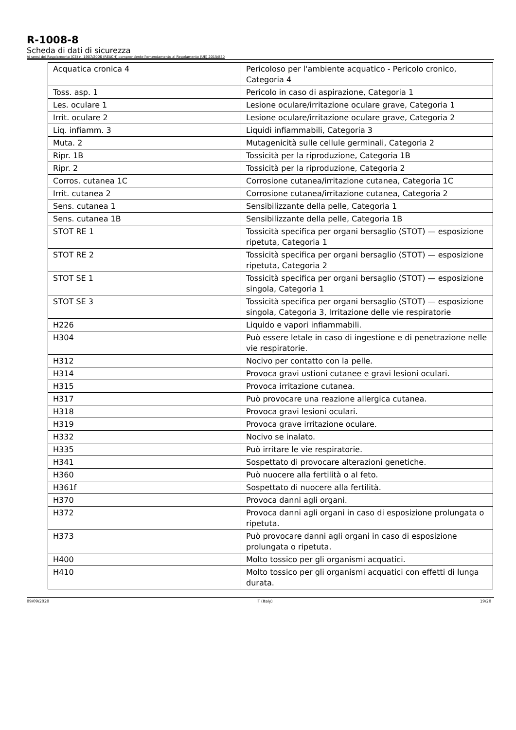R-1008-8
Scheda di dati di sicurezza
Ai sensi del Regolamento (CE) n. 1907/2006 (REACH) comprendente l'emendamento al Regolamento (UE) 2015/830
| Acquatica cronica 4 | Pericoloso per l'ambiente acquatico - Pericolo cronico, Categoria 4 |
| Toss. asp. 1 | Pericolo in caso di aspirazione, Categoria 1 |
| Les. oculare 1 | Lesione oculare/irritazione oculare grave, Categoria 1 |
| Irrit. oculare 2 | Lesione oculare/irritazione oculare grave, Categoria 2 |
| Liq. infiamm. 3 | Liquidi infiammabili, Categoria 3 |
| Muta. 2 | Mutagenicità sulle cellule germinali, Categoria 2 |
| Ripr. 1B | Tossicità per la riproduzione, Categoria 1B |
| Ripr. 2 | Tossicità per la riproduzione, Categoria 2 |
| Corros. cutanea 1C | Corrosione cutanea/irritazione cutanea, Categoria 1C |
| Irrit. cutanea 2 | Corrosione cutanea/irritazione cutanea, Categoria 2 |
| Sens. cutanea 1 | Sensibilizzante della pelle, Categoria 1 |
| Sens. cutanea 1B | Sensibilizzante della pelle, Categoria 1B |
| STOT RE 1 | Tossicità specifica per organi bersaglio (STOT) — esposizione ripetuta, Categoria 1 |
| STOT RE 2 | Tossicità specifica per organi bersaglio (STOT) — esposizione ripetuta, Categoria 2 |
| STOT SE 1 | Tossicità specifica per organi bersaglio (STOT) — esposizione singola, Categoria 1 |
| STOT SE 3 | Tossicità specifica per organi bersaglio (STOT) — esposizione singola, Categoria 3, Irritazione delle vie respiratorie |
| H226 | Liquido e vapori infiammabili. |
| H304 | Può essere letale in caso di ingestione e di penetrazione nelle vie respiratorie. |
| H312 | Nocivo per contatto con la pelle. |
| H314 | Provoca gravi ustioni cutanee e gravi lesioni oculari. |
| H315 | Provoca irritazione cutanea. |
| H317 | Può provocare una reazione allergica cutanea. |
| H318 | Provoca gravi lesioni oculari. |
| H319 | Provoca grave irritazione oculare. |
| H332 | Nocivo se inalato. |
| H335 | Può irritare le vie respiratorie. |
| H341 | Sospettato di provocare alterazioni genetiche. |
| H360 | Può nuocere alla fertilità o al feto. |
| H361f | Sospettato di nuocere alla fertilità. |
| H370 | Provoca danni agli organi. |
| H372 | Provoca danni agli organi in caso di esposizione prolungata o ripetuta. |
| H373 | Può provocare danni agli organi in caso di esposizione prolungata o ripetuta. |
| H400 | Molto tossico per gli organismi acquatici. |
| H410 | Molto tossico per gli organismi acquatici con effetti di lunga durata. |
09/09/2020 IT (Italy) 19/20